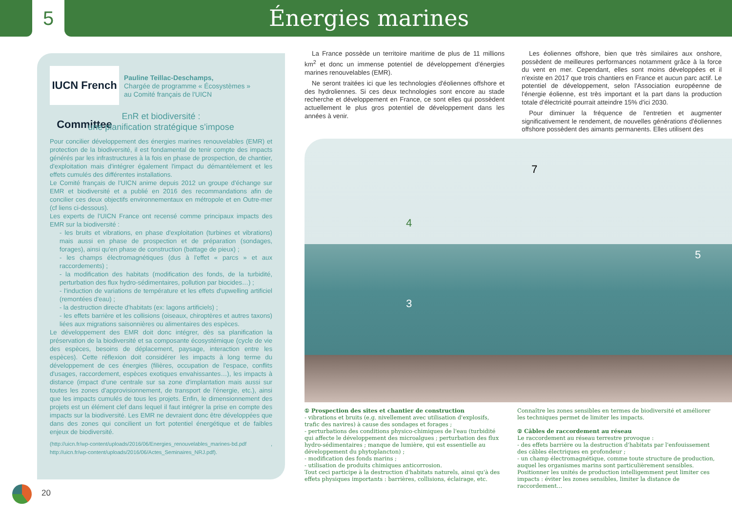5
Énergies marines
IUCN French Committee
Pauline Teillac-Deschamps,
Chargée de programme « Écosystèmes »
au Comité français de l'UICN
EnR et biodiversité :
une planification stratégique s'impose
Pour concilier développement des énergies marines renouvelables (EMR) et protection de la biodiversité, il est fondamental de tenir compte des impacts générés par les infrastructures à la fois en phase de prospection, de chantier, d'exploitation mais d'intégrer également l'impact du démantèlement et les effets cumulés des différentes installations.
Le Comité français de l'UICN anime depuis 2012 un groupe d'échange sur EMR et biodiversité et a publié en 2016 des recommandations afin de concilier ces deux objectifs environnementaux en métropole et en Outre-mer (cf liens ci-dessous).
Les experts de l'UICN France ont recensé comme principaux impacts des EMR sur la biodiversité :
- les bruits et vibrations, en phase d'exploitation (turbines et vibrations) mais aussi en phase de prospection et de préparation (sondages, forages), ainsi qu'en phase de construction (battage de pieux) ;
- les champs électromagnétiques (dus à l'effet « parcs » et aux raccordements) ;
- la modification des habitats (modification des fonds, de la turbidité, perturbation des flux hydro-sédimentaires, pollution par biocides…) ;
- l'induction de variations de température et les effets d'upwelling artificiel (remontées d'eau) ;
- la destruction directe d'habitats (ex: lagons artificiels) ;
- les effets barrière et les collisions (oiseaux, chiroptères et autres taxons) liées aux migrations saisonnières ou alimentaires des espèces.
Le développement des EMR doit donc intégrer, dès sa planification la préservation de la biodiversité et sa composante écosystémique (cycle de vie des espèces, besoins de déplacement, paysage, interaction entre les espèces). Cette réflexion doit considérer les impacts à long terme du développement de ces énergies (filières, occupation de l'espace, conflits d'usages, raccordement, espèces exotiques envahissantes…), les impacts à distance (impact d'une centrale sur sa zone d'implantation mais aussi sur toutes les zones d'approvisionnement, de transport de l'énergie, etc.), ainsi que les impacts cumulés de tous les projets. Enfin, le dimensionnement des projets est un élément clef dans lequel il faut intégrer la prise en compte des impacts sur la biodiversité. Les EMR ne devraient donc être développées que dans des zones qui concilient un fort potentiel énergétique et de faibles enjeux de biodiversité.
(http://uicn.fr/wp-content/uploads/2016/06/Energies_renouvelables_marines-bd.pdf , http://uicn.fr/wp-content/uploads/2016/06/Actes_Seminaires_NRJ.pdf).
La France possède un territoire maritime de plus de 11 millions km<sup>2</sup> et donc un immense potentiel de développement d'énergies marines renouvelables (EMR).
Ne seront traitées ici que les technologies d'éoliennes offshore et des hydroliennes. Si ces deux technologies sont encore au stade recherche et développement en France, ce sont elles qui possèdent actuellement le plus gros potentiel de développement dans les années à venir.
Les éoliennes offshore, bien que très similaires aux onshore, possèdent de meilleures performances notamment grâce à la force du vent en mer. Cependant, elles sont moins développées et il n'existe en 2017 que trois chantiers en France et aucun parc actif. Le potentiel de développement, selon l'Association européenne de l'énergie éolienne, est très important et la part dans la production totale d'électricité pourrait atteindre 15% d'ici 2030.
Pour diminuer la fréquence de l'entretien et augmenter significativement le rendement, de nouvelles générations d'éoliennes offshore possèdent des aimants permanents. Elles utilisent des
4
7
5
3
① Prospection des sites et chantier de construction
- vibrations et bruits (e.g. nivellement avec utilisation d'explosifs, trafic des navires) à cause des sondages et forages ;
- perturbations des conditions physico-chimiques de l'eau (turbidité qui affecte le développement des microalgues ; perturbation des flux hydro-sédimentaires ; manque de lumière, qui est essentielle au développement du phytoplancton) ;
- modification des fonds marins ;
- utilisation de produits chimiques anticorrosion.
Tout ceci participe à la destruction d'habitats naturels, ainsi qu'à des effets physiques importants : barrières, collisions, éclairage, etc.
Connaître les zones sensibles en termes de biodiversité et améliorer les techniques permet de limiter les impacts.
② Câbles de raccordement au réseau
Le raccordement au réseau terrestre provoque :
- des effets barrière ou la destruction d'habitats par l'enfouissement des câbles électriques en profondeur ;
- un champ électromagnétique, comme toute structure de production, auquel les organismes marins sont particulièrement sensibles.
Positionner les unités de production intelligemment peut limiter ces impacts : éviter les zones sensibles, limiter la distance de raccordement…
20